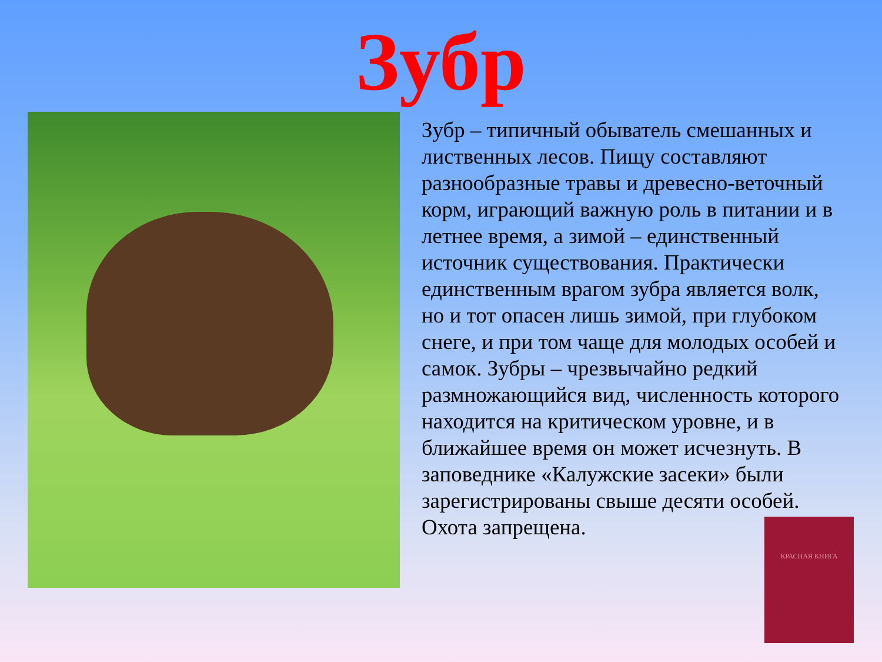Зубр
Зубр – типичный обыватель смешанных и лиственных лесов. Пищу составляют разнообразные травы и древесно-веточный корм, играющий важную роль в питании и в летнее время, а зимой – единственный источник существования. Практически единственным врагом зубра является волк, но и тот опасен лишь зимой, при глубоком снеге, и при том чаще для молодых особей и самок. Зубры – чрезвычайно редкий размножающийся вид, численность которого находится на критическом уровне, и в ближайшее время он может исчезнуть. В заповеднике «Калужские засеки» были зарегистрированы свыше десяти особей. Охота запрещена.
КРАСНАЯ КНИГА